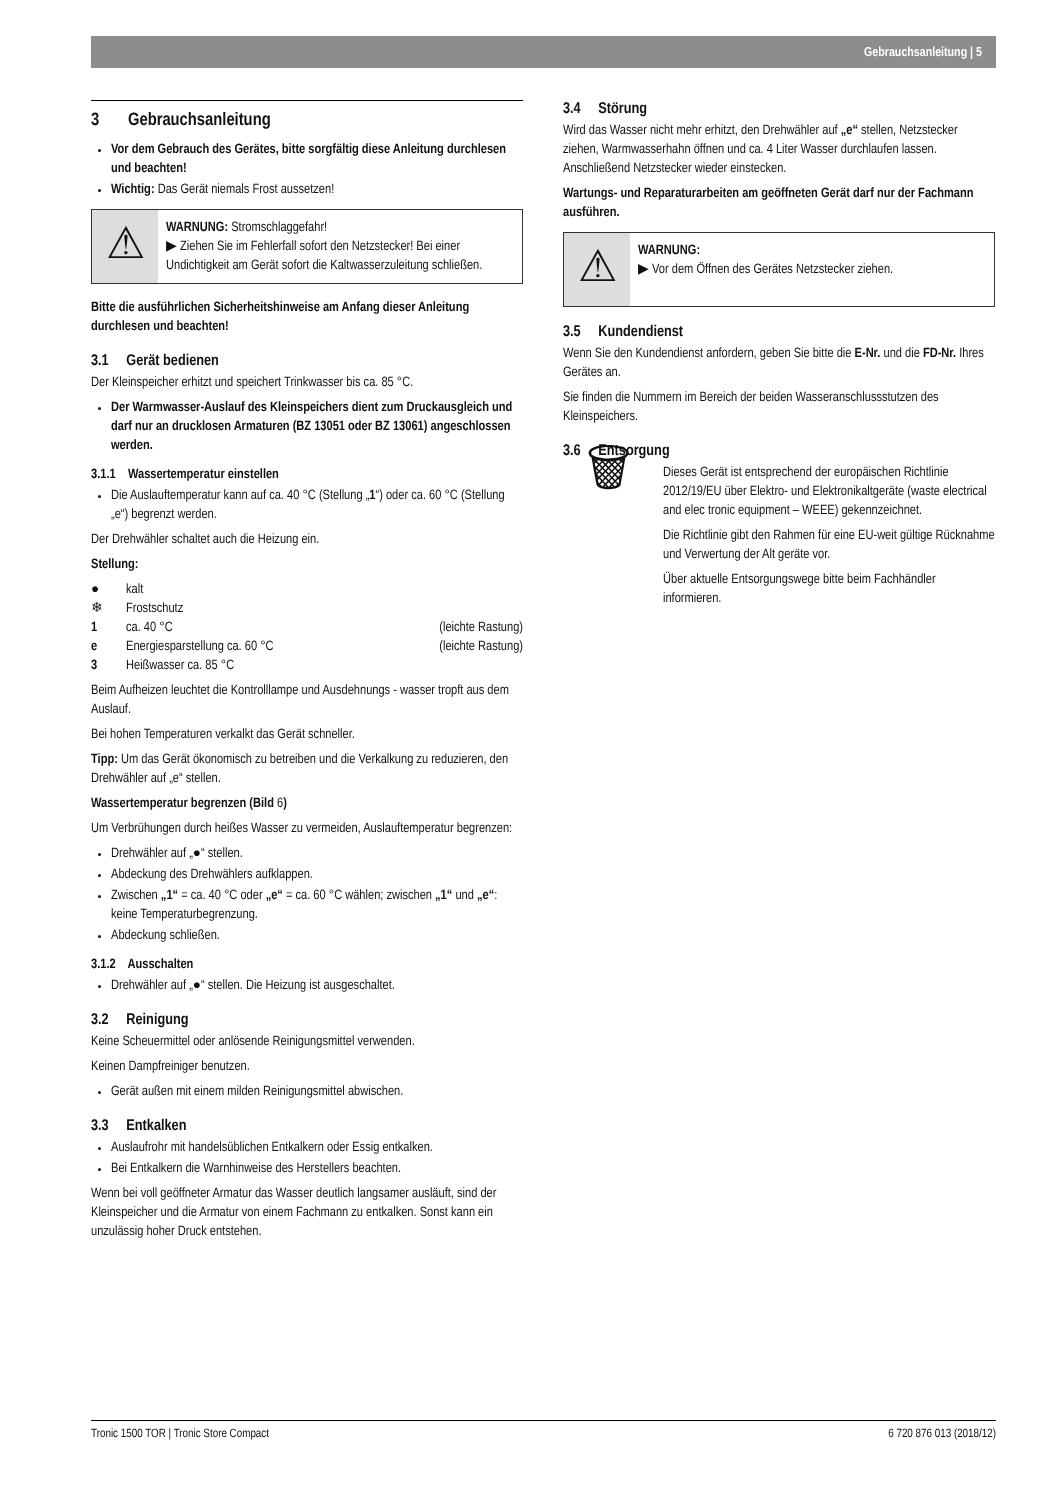Gebrauchsanleitung | 5
3 Gebrauchsanleitung
Vor dem Gebrauch des Gerätes, bitte sorgfältig diese Anleitung durchlesen und beachten!
Wichtig: Das Gerät niemals Frost aussetzen!
⚠
WARNUNG: Stromschlaggefahr!
▶ Ziehen Sie im Fehlerfall sofort den Netzstecker! Bei einer Undichtigkeit am Gerät sofort die Kaltwasserzuleitung schließen.
Bitte die ausführlichen Sicherheitshinweise am Anfang dieser Anleitung durchlesen und beachten!
3.1 Gerät bedienen
Der Kleinspeicher erhitzt und speichert Trinkwasser bis ca. 85 °C.
Der Warmwasser-Auslauf des Kleinspeichers dient zum Druckausgleich und darf nur an drucklosen Armaturen (BZ 13051 oder BZ 13061) angeschlossen werden.
3.1.1 Wassertemperatur einstellen
Die Auslauftemperatur kann auf ca. 40 °C (Stellung „1“) oder ca. 60 °C (Stellung „e“) begrenzt werden.
Der Drehwähler schaltet auch die Heizung ein.
Stellung:
● kalt
❄ Frostschutz
1 ca. 40 °C (leichte Rastung)
e Energiesparstellung ca. 60 °C (leichte Rastung)
3 Heißwasser ca. 85 °C
Beim Aufheizen leuchtet die Kontrolllampe und Ausdehnungs - wasser tropft aus dem Auslauf.
Bei hohen Temperaturen verkalkt das Gerät schneller.
Tipp: Um das Gerät ökonomisch zu betreiben und die Verkalkung zu reduzieren, den Drehwähler auf „e“ stellen.
Wassertemperatur begrenzen (Bild 6)
Um Verbrühungen durch heißes Wasser zu vermeiden, Auslauftemperatur begrenzen:
Drehwähler auf „●“ stellen.
Abdeckung des Drehwählers aufklappen.
Zwischen „1“ = ca. 40 °C oder „e“ = ca. 60 °C wählen; zwischen „1“ und „e“: keine Temperaturbegrenzung.
Abdeckung schließen.
3.1.2 Ausschalten
Drehwähler auf „●“ stellen. Die Heizung ist ausgeschaltet.
3.2 Reinigung
Keine Scheuermittel oder anlösende Reinigungsmittel verwenden.
Keinen Dampfreiniger benutzen.
Gerät außen mit einem milden Reinigungsmittel abwischen.
3.3 Entkalken
Auslaufrohr mit handelsüblichen Entkalkern oder Essig entkalken.
Bei Entkalkern die Warnhinweise des Herstellers beachten.
Wenn bei voll geöffneter Armatur das Wasser deutlich langsamer ausläuft, sind der Kleinspeicher und die Armatur von einem Fachmann zu entkalken. Sonst kann ein unzulässig hoher Druck entstehen.
3.4 Störung
Wird das Wasser nicht mehr erhitzt, den Drehwähler auf „e“ stellen, Netzstecker ziehen, Warmwasserhahn öffnen und ca. 4 Liter Wasser durchlaufen lassen. Anschließend Netzstecker wieder einstecken.
Wartungs- und Reparaturarbeiten am geöffneten Gerät darf nur der Fachmann ausführen.
⚠
WARNUNG:
▶ Vor dem Öffnen des Gerätes Netzstecker ziehen.
3.5 Kundendienst
Wenn Sie den Kundendienst anfordern, geben Sie bitte die E-Nr. und die FD-Nr. Ihres Gerätes an.
Sie finden die Nummern im Bereich der beiden Wasseranschlussstutzen des Kleinspeichers.
3.6 Entsorgung
🗑
Dieses Gerät ist entsprechend der europäischen Richtlinie 2012/19/EU über Elektro- und Elektronikaltgeräte (waste electrical and elec tronic equipment – WEEE) gekennzeichnet.
Die Richtlinie gibt den Rahmen für eine EU-weit gültige Rücknahme und Verwertung der Alt geräte vor.
Über aktuelle Entsorgungswege bitte beim Fachhändler informieren.
Tronic 1500 TOR | Tronic Store Compact 6 720 876 013 (2018/12)